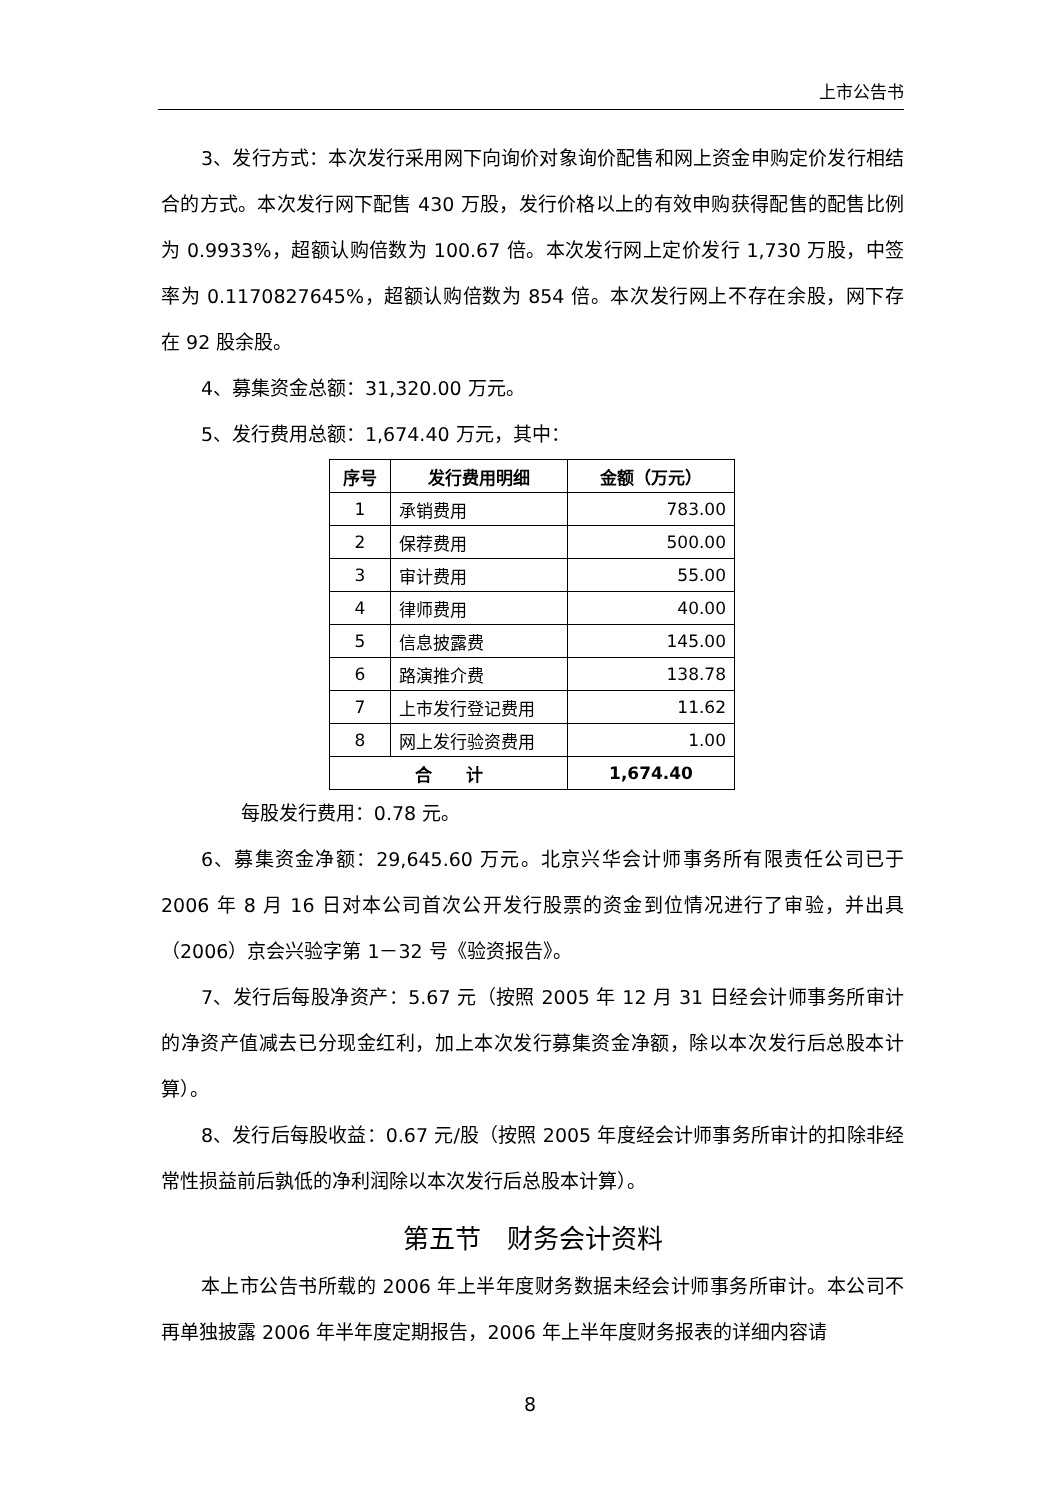上市公告书
3、发行方式：本次发行采用网下向询价对象询价配售和网上资金申购定价发行相结合的方式。本次发行网下配售 430 万股，发行价格以上的有效申购获得配售的配售比例为 0.9933%，超额认购倍数为 100.67 倍。本次发行网上定价发行 1,730 万股，中签率为 0.1170827645%，超额认购倍数为 854 倍。本次发行网上不存在余股，网下存在 92 股余股。
4、募集资金总额：31,320.00 万元。
5、发行费用总额：1,674.40 万元，其中：
| 序号 | 发行费用明细 | 金额（万元） |
| --- | --- | --- |
| 1 | 承销费用 | 783.00 |
| 2 | 保荐费用 | 500.00 |
| 3 | 审计费用 | 55.00 |
| 4 | 律师费用 | 40.00 |
| 5 | 信息披露费 | 145.00 |
| 6 | 路演推介费 | 138.78 |
| 7 | 上市发行登记费用 | 11.62 |
| 8 | 网上发行验资费用 | 1.00 |
| 合 计 | | 1,674.40 |
每股发行费用：0.78 元。
6、募集资金净额：29,645.60 万元。北京兴华会计师事务所有限责任公司已于 2006 年 8 月 16 日对本公司首次公开发行股票的资金到位情况进行了审验，并出具（2006）京会兴验字第 1－32 号《验资报告》。
7、发行后每股净资产：5.67 元（按照 2005 年 12 月 31 日经会计师事务所审计的净资产值减去已分现金红利，加上本次发行募集资金净额，除以本次发行后总股本计算）。
8、发行后每股收益：0.67 元/股（按照 2005 年度经会计师事务所审计的扣除非经常性损益前后孰低的净利润除以本次发行后总股本计算）。
第五节　财务会计资料
本上市公告书所载的 2006 年上半年度财务数据未经会计师事务所审计。本公司不再单独披露 2006 年半年度定期报告，2006 年上半年度财务报表的详细内容请
8